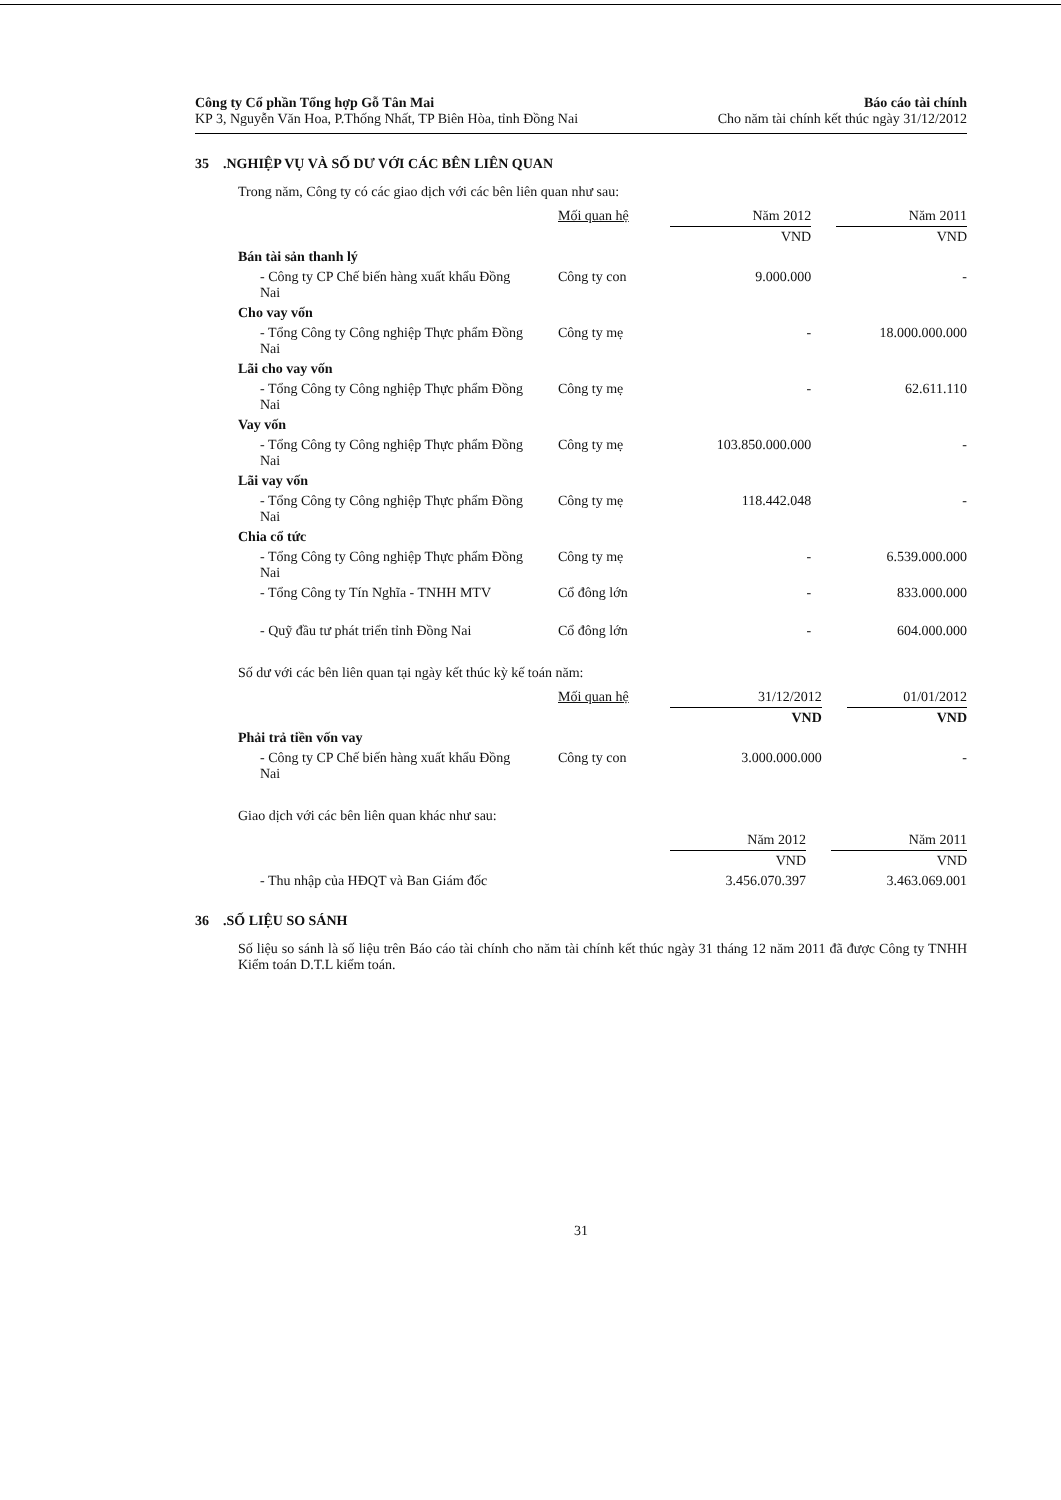Công ty Cổ phần Tổng hợp Gỗ Tân Mai
KP 3, Nguyễn Văn Hoa, P.Thống Nhất, TP Biên Hòa, tỉnh Đồng Nai
Báo cáo tài chính
Cho năm tài chính kết thúc ngày 31/12/2012
35 .NGHIỆP VỤ VÀ SỐ DƯ VỚI CÁC BÊN LIÊN QUAN
Trong năm, Công ty có các giao dịch với các bên liên quan như sau:
| | Mối quan hệ | Năm 2012 | | Năm 2011 |
| | | VND | | VND |
| Bán tài sản thanh lý | | | | |
| - Công ty CP Chế biến hàng xuất khẩu Đồng Nai | Công ty con | 9.000.000 | | - |
| Cho vay vốn | | | | |
| - Tổng Công ty Công nghiệp Thực phẩm Đồng Nai | Công ty mẹ | - | | 18.000.000.000 |
| Lãi cho vay vốn | | | | |
| - Tổng Công ty Công nghiệp Thực phẩm Đồng Nai | Công ty mẹ | - | | 62.611.110 |
| Vay vốn | | | | |
| - Tổng Công ty Công nghiệp Thực phẩm Đồng Nai | Công ty mẹ | 103.850.000.000 | | - |
| Lãi vay vốn | | | | |
| - Tổng Công ty Công nghiệp Thực phẩm Đồng Nai | Công ty mẹ | 118.442.048 | | - |
| Chia cổ tức | | | | |
| - Tổng Công ty Công nghiệp Thực phẩm Đồng Nai | Công ty mẹ | - | | 6.539.000.000 |
| - Tổng Công ty Tín Nghĩa - TNHH MTV | Cổ đông lớn | - | | 833.000.000 |
| - Quỹ đầu tư phát triển tỉnh Đồng Nai | Cổ đông lớn | - | | 604.000.000 |
Số dư với các bên liên quan tại ngày kết thúc kỳ kế toán năm:
| | Mối quan hệ | 31/12/2012 | | 01/01/2012 |
| | | VND | | VND |
| Phải trả tiền vốn vay | | | | |
| - Công ty CP Chế biến hàng xuất khẩu Đồng Nai | Công ty con | 3.000.000.000 | | - |
Giao dịch với các bên liên quan khác như sau:
| | | Năm 2012 | | Năm 2011 |
| | | VND | | VND |
| - Thu nhập của HĐQT và Ban Giám đốc | | 3.456.070.397 | | 3.463.069.001 |
36 .SỐ LIỆU SO SÁNH
Số liệu so sánh là số liệu trên Báo cáo tài chính cho năm tài chính kết thúc ngày 31 tháng 12 năm 2011 đã được Công ty TNHH Kiểm toán D.T.L kiểm toán.
31